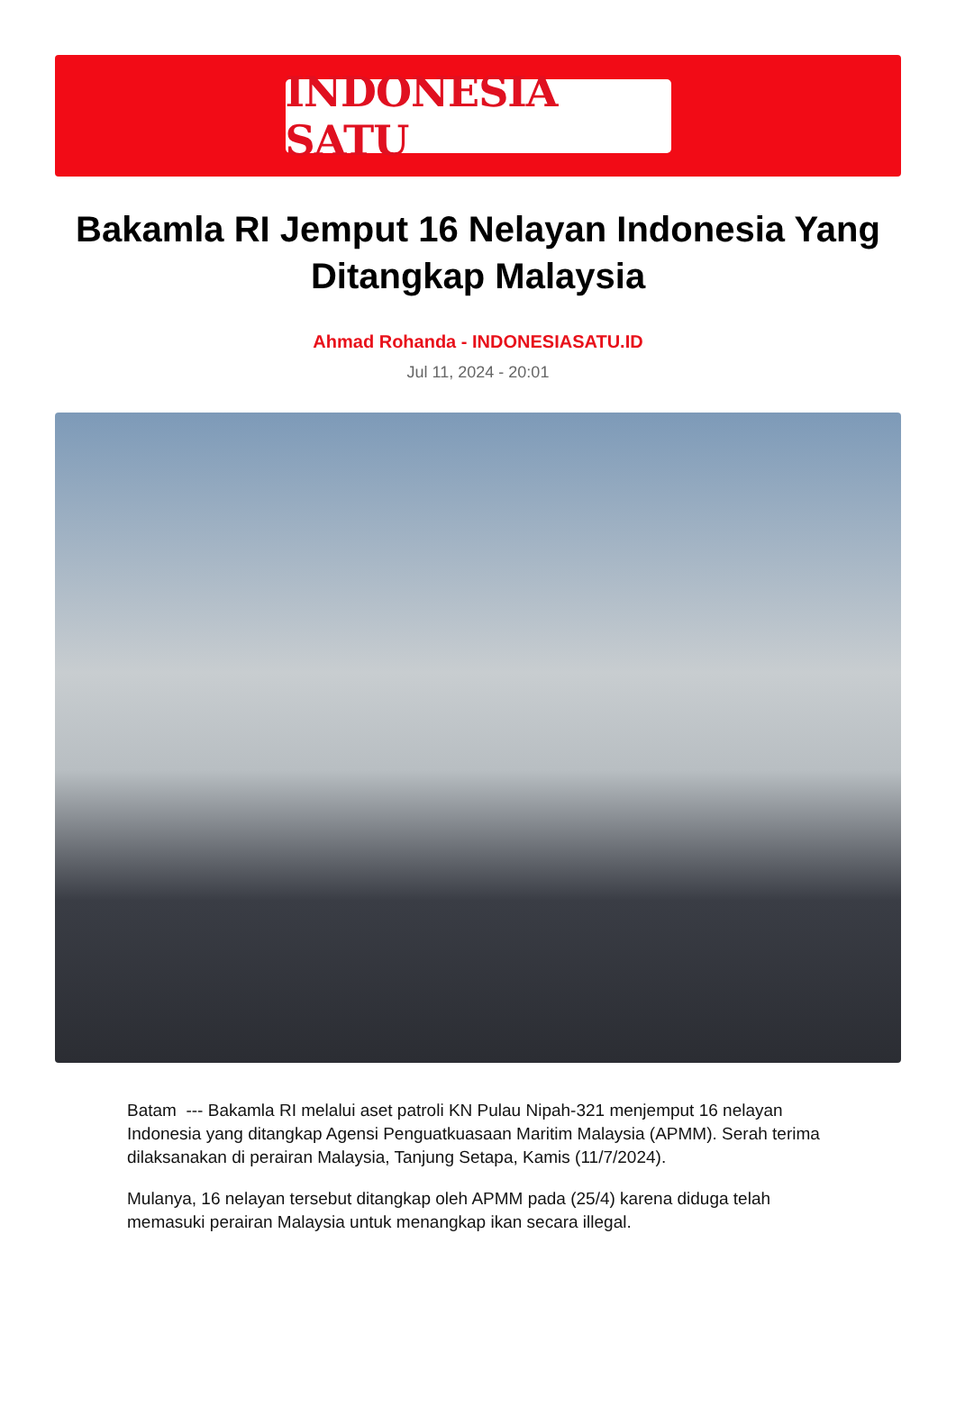INDONESIA SATU
Bakamla RI Jemput 16 Nelayan Indonesia Yang Ditangkap Malaysia
Ahmad Rohanda - INDONESIASATU.ID
Jul 11, 2024 - 20:01
Batam --- Bakamla RI melalui aset patroli KN Pulau Nipah-321 menjemput 16 nelayan Indonesia yang ditangkap Agensi Penguatkuasaan Maritim Malaysia (APMM). Serah terima dilaksanakan di perairan Malaysia, Tanjung Setapa, Kamis (11/7/2024).
Mulanya, 16 nelayan tersebut ditangkap oleh APMM pada (25/4) karena diduga telah memasuki perairan Malaysia untuk menangkap ikan secara illegal.